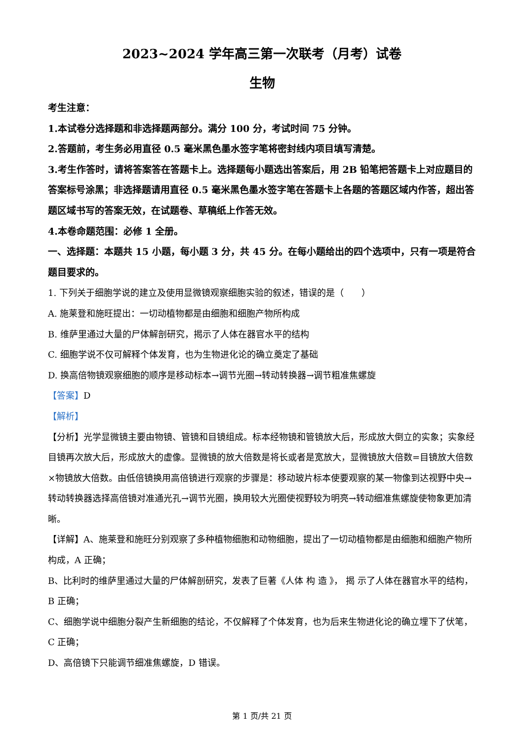2023~2024 学年高三第一次联考（月考）试卷
生物
考生注意：
1.本试卷分选择题和非选择题两部分。满分 100 分，考试时间 75 分钟。
2.答题前，考生务必用直径 0.5 毫米黑色墨水签字笔将密封线内项目填写清楚。
3.考生作答时，请将答案答在答题卡上。选择题每小题选出答案后，用 2B 铅笔把答题卡上对应题目的答案标号涂黑；非选择题请用直径 0.5 毫米黑色墨水签字笔在答题卡上各题的答题区域内作答，超出答题区域书写的答案无效，在试题卷、草稿纸上作答无效。
4.本卷命题范围：必修 1 全册。
一、选择题：本题共 15 小题，每小题 3 分，共 45 分。在每小题给出的四个选项中，只有一项是符合题目要求的。
1. 下列关于细胞学说的建立及使用显微镜观察细胞实验的叙述，错误的是（　　）
A. 施莱登和施旺提出：一切动植物都是由细胞和细胞产物所构成
B. 维萨里通过大量的尸体解剖研究，揭示了人体在器官水平的结构
C. 细胞学说不仅可解释个体发育，也为生物进化论的确立奠定了基础
D. 换高倍物镜观察细胞的顺序是移动标本→调节光圈→转动转换器→调节粗准焦螺旋
【答案】D
【解析】
【分析】光学显微镜主要由物镜、管镜和目镜组成。标本经物镜和管镜放大后，形成放大倒立的实象；实象经目镜再次放大后，形成放大的虚像。显微镜的放大倍数是将长或者是宽放大，显微镜放大倍数=目镜放大倍数×物镜放大倍数。由低倍镜换用高倍镜进行观察的步骤是：移动玻片标本使要观察的某一物像到达视野中央→转动转换器选择高倍镜对准通光孔→调节光圈，换用较大光圈使视野较为明亮→转动细准焦螺旋使物象更加清晰。
【详解】A、施莱登和施旺分别观察了多种植物细胞和动物细胞，提出了一切动植物都是由细胞和细胞产物所构成，A 正确；
B、比利时的维萨里通过大量的尸体解剖研究，发表了巨著《人体 构 造 》， 揭 示了人体在器官水平的结构，B 正确；
C、细胞学说中细胞分裂产生新细胞的结论，不仅解释了个体发育，也为后来生物进化论的确立埋下了伏笔，C 正确；
D、高倍镜下只能调节细准焦螺旋，D 错误。
第 1 页/共 21 页